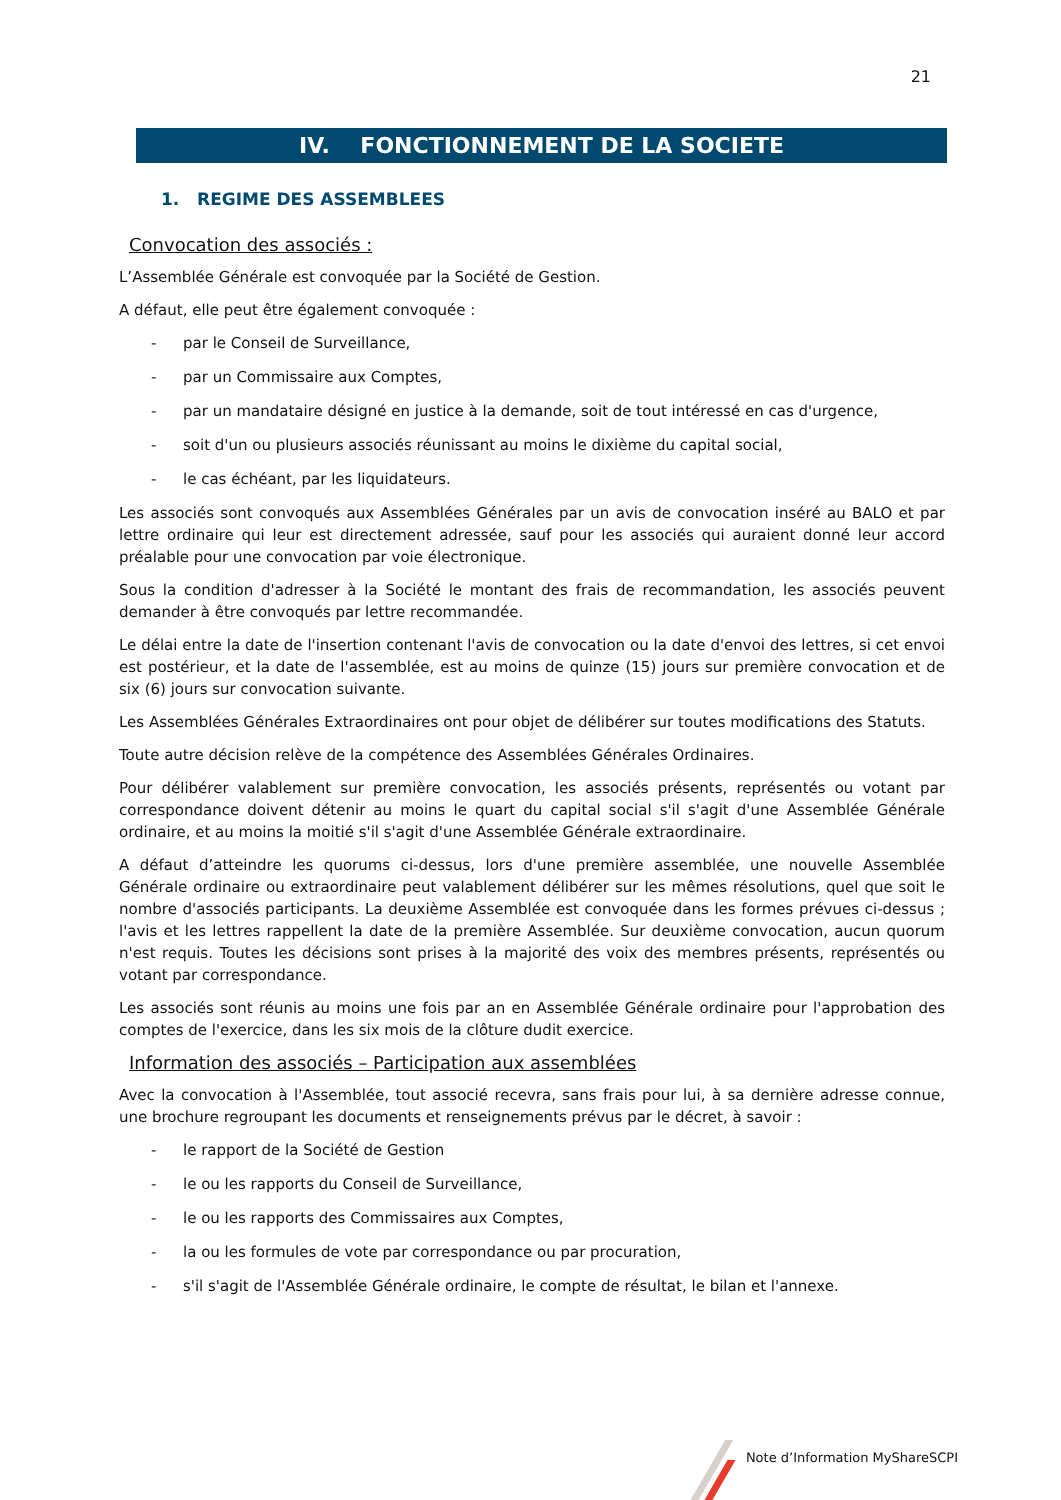21
IV. FONCTIONNEMENT DE LA SOCIETE
1. REGIME DES ASSEMBLEES
Convocation des associés :
L’Assemblée Générale est convoquée par la Société de Gestion.
A défaut, elle peut être également convoquée :
- par le Conseil de Surveillance,
- par un Commissaire aux Comptes,
- par un mandataire désigné en justice à la demande, soit de tout intéressé en cas d'urgence,
- soit d'un ou plusieurs associés réunissant au moins le dixième du capital social,
- le cas échéant, par les liquidateurs.
Les associés sont convoqués aux Assemblées Générales par un avis de convocation inséré au BALO et par lettre ordinaire qui leur est directement adressée, sauf pour les associés qui auraient donné leur accord préalable pour une convocation par voie électronique.
Sous la condition d'adresser à la Société le montant des frais de recommandation, les associés peuvent demander à être convoqués par lettre recommandée.
Le délai entre la date de l'insertion contenant l'avis de convocation ou la date d'envoi des lettres, si cet envoi est postérieur, et la date de l'assemblée, est au moins de quinze (15) jours sur première convocation et de six (6) jours sur convocation suivante.
Les Assemblées Générales Extraordinaires ont pour objet de délibérer sur toutes modifications des Statuts.
Toute autre décision relève de la compétence des Assemblées Générales Ordinaires.
Pour délibérer valablement sur première convocation, les associés présents, représentés ou votant par correspondance doivent détenir au moins le quart du capital social s'il s'agit d'une Assemblée Générale ordinaire, et au moins la moitié s'il s'agit d'une Assemblée Générale extraordinaire.
A défaut d’atteindre les quorums ci-dessus, lors d'une première assemblée, une nouvelle Assemblée Générale ordinaire ou extraordinaire peut valablement délibérer sur les mêmes résolutions, quel que soit le nombre d'associés participants. La deuxième Assemblée est convoquée dans les formes prévues ci-dessus ; l'avis et les lettres rappellent la date de la première Assemblée. Sur deuxième convocation, aucun quorum n'est requis. Toutes les décisions sont prises à la majorité des voix des membres présents, représentés ou votant par correspondance.
Les associés sont réunis au moins une fois par an en Assemblée Générale ordinaire pour l'approbation des comptes de l'exercice, dans les six mois de la clôture dudit exercice.
Information des associés – Participation aux assemblées
Avec la convocation à l'Assemblée, tout associé recevra, sans frais pour lui, à sa dernière adresse connue, une brochure regroupant les documents et renseignements prévus par le décret, à savoir :
- le rapport de la Société de Gestion
- le ou les rapports du Conseil de Surveillance,
- le ou les rapports des Commissaires aux Comptes,
- la ou les formules de vote par correspondance ou par procuration,
- s'il s'agit de l'Assemblée Générale ordinaire, le compte de résultat, le bilan et l'annexe.
Note d’Information MyShareSCPI